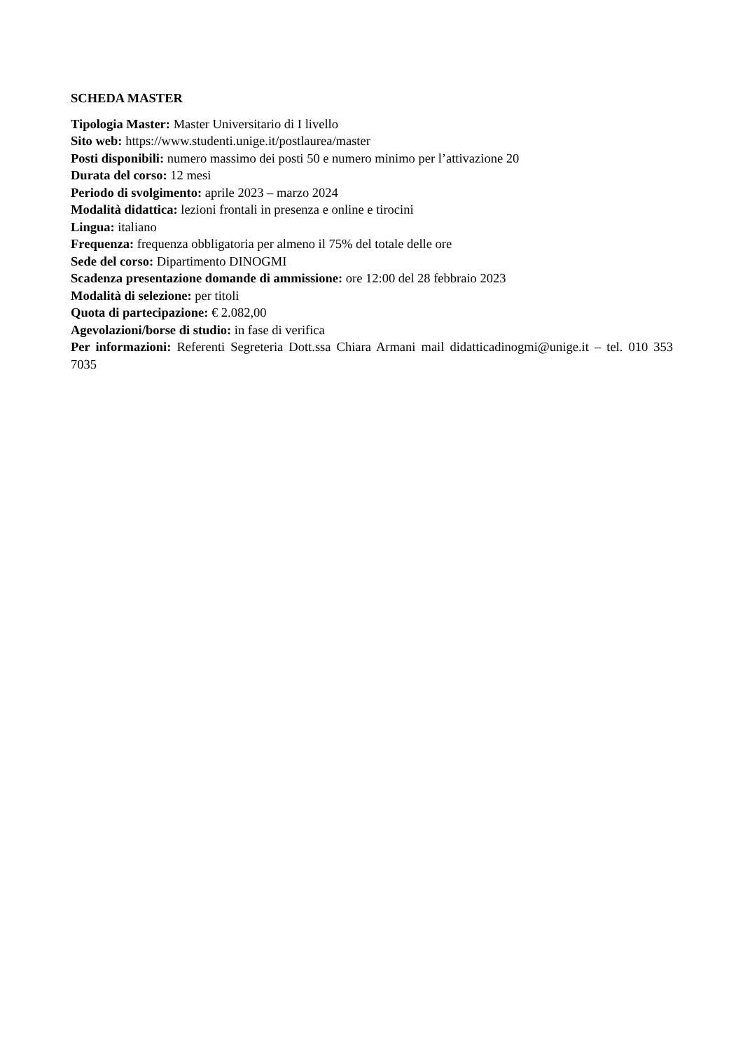SCHEDA MASTER
Tipologia Master: Master Universitario di I livello
Sito web: https://www.studenti.unige.it/postlaurea/master
Posti disponibili: numero massimo dei posti 50 e numero minimo per l’attivazione 20
Durata del corso: 12 mesi
Periodo di svolgimento: aprile 2023 – marzo 2024
Modalità didattica: lezioni frontali in presenza e online e tirocini
Lingua: italiano
Frequenza: frequenza obbligatoria per almeno il 75% del totale delle ore
Sede del corso: Dipartimento DINOGMI
Scadenza presentazione domande di ammissione: ore 12:00 del 28 febbraio 2023
Modalità di selezione: per titoli
Quota di partecipazione: € 2.082,00
Agevolazioni/borse di studio: in fase di verifica
Per informazioni: Referenti Segreteria Dott.ssa Chiara Armani mail didatticadinogmi@unige.it – tel. 010 353 7035